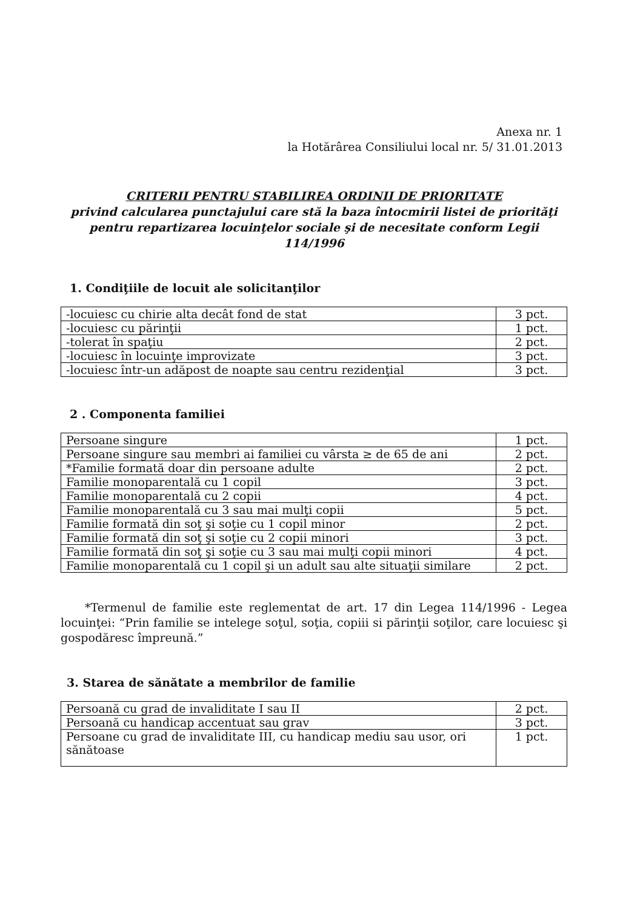Anexa nr. 1
la Hotărârea Consiliului local nr. 5/ 31.01.2013
CRITERII PENTRU STABILIREA ORDINII DE PRIORITATE
privind calcularea punctajului care stă la baza întocmirii listei de priorităţi pentru repartizarea locuinţelor sociale şi de necesitate conform Legii 114/1996
1. Condiţiile de locuit ale solicitanţilor
| -locuiesc cu chirie alta decât fond de stat | 3 pct. |
| -locuiesc cu părinţii | 1 pct. |
| -tolerat în spaţiu | 2 pct. |
| -locuiesc în locuinţe improvizate | 3 pct. |
| -locuiesc într-un adăpost de noapte sau centru rezidenţial | 3 pct. |
2 . Componenta familiei
| Persoane singure | 1 pct. |
| Persoane singure sau membri ai familiei cu vârsta ≥ de 65 de ani | 2 pct. |
| *Familie formată doar din persoane adulte | 2 pct. |
| Familie monoparentală cu 1 copil | 3 pct. |
| Familie monoparentală cu 2 copii | 4 pct. |
| Familie monoparentală cu 3 sau mai mulţi copii | 5 pct. |
| Familie formată din soţ şi soţie cu 1 copil minor | 2 pct. |
| Familie formată din soţ şi soţie cu 2 copii minori | 3 pct. |
| Familie formată din soţ şi soţie cu 3 sau mai mulţi copii minori | 4 pct. |
| Familie monoparentală cu 1 copil şi un adult sau alte situaţii similare | 2 pct. |
*Termenul de familie este reglementat de art. 17 din Legea 114/1996 - Legea locuinţei: “Prin familie se intelege soţul, soţia, copiii si părinţii soţilor, care locuiesc şi gospodăresc împreună.”
3. Starea de sănătate a membrilor de familie
| Persoană cu grad de invaliditate I sau II | 2 pct. |
| Persoană cu handicap accentuat sau grav | 3 pct. |
| Persoane cu grad de invaliditate III, cu handicap mediu sau usor, ori sănătoase | 1 pct. |